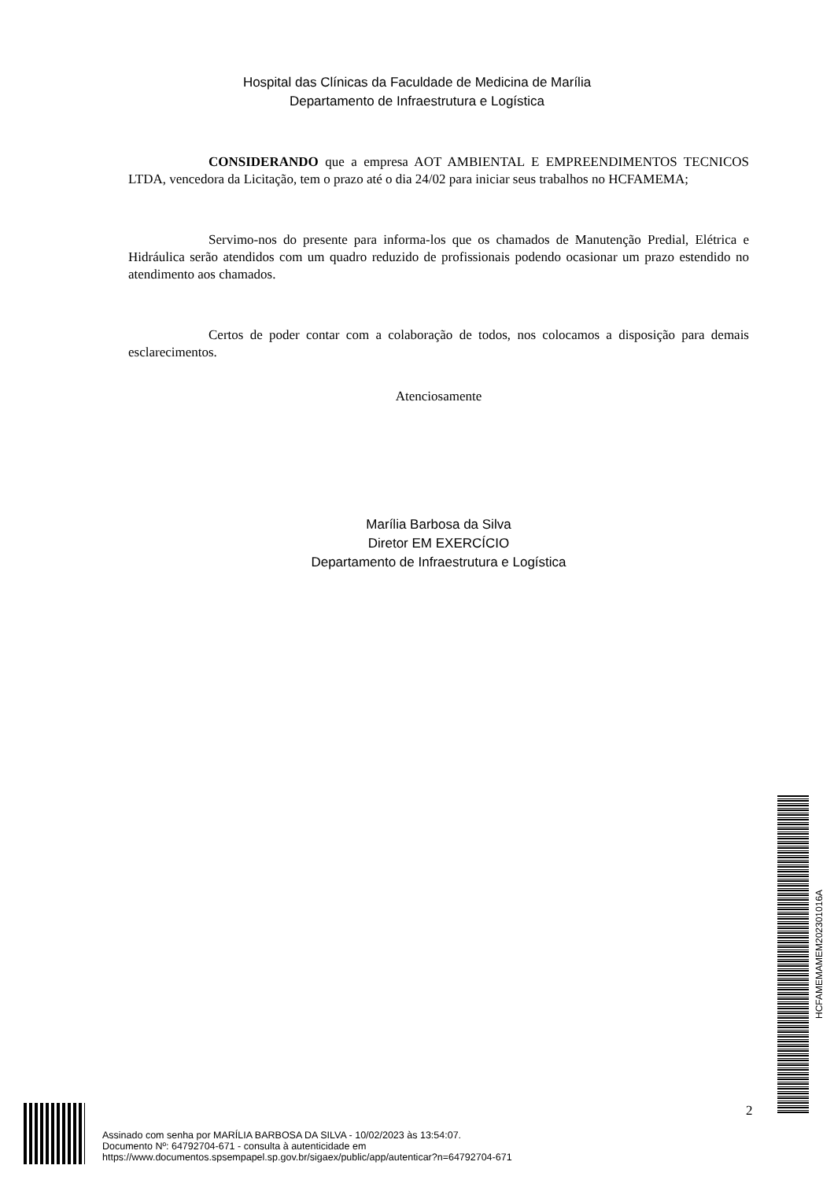Hospital das Clínicas da Faculdade de Medicina de Marília
Departamento de Infraestrutura e Logística
CONSIDERANDO que a empresa AOT AMBIENTAL E EMPREENDIMENTOS TECNICOS LTDA, vencedora da Licitação, tem o prazo até o dia 24/02 para iniciar seus trabalhos no HCFAMEMA;
Servimo-nos do presente para informa-los que os chamados de Manutenção Predial, Elétrica e Hidráulica serão atendidos com um quadro reduzido de profissionais podendo ocasionar um prazo estendido no atendimento aos chamados.
Certos de poder contar com a colaboração de todos, nos colocamos a disposição para demais esclarecimentos.
Atenciosamente
Marília Barbosa da Silva
Diretor EM EXERCÍCIO
Departamento de Infraestrutura e Logística
HCFAMEMAMEM202301016A
2
Assinado com senha por MARÍLIA BARBOSA DA SILVA - 10/02/2023 às 13:54:07.
Documento Nº: 64792704-671 - consulta à autenticidade em
https://www.documentos.spsempapel.sp.gov.br/sigaex/public/app/autenticar?n=64792704-671